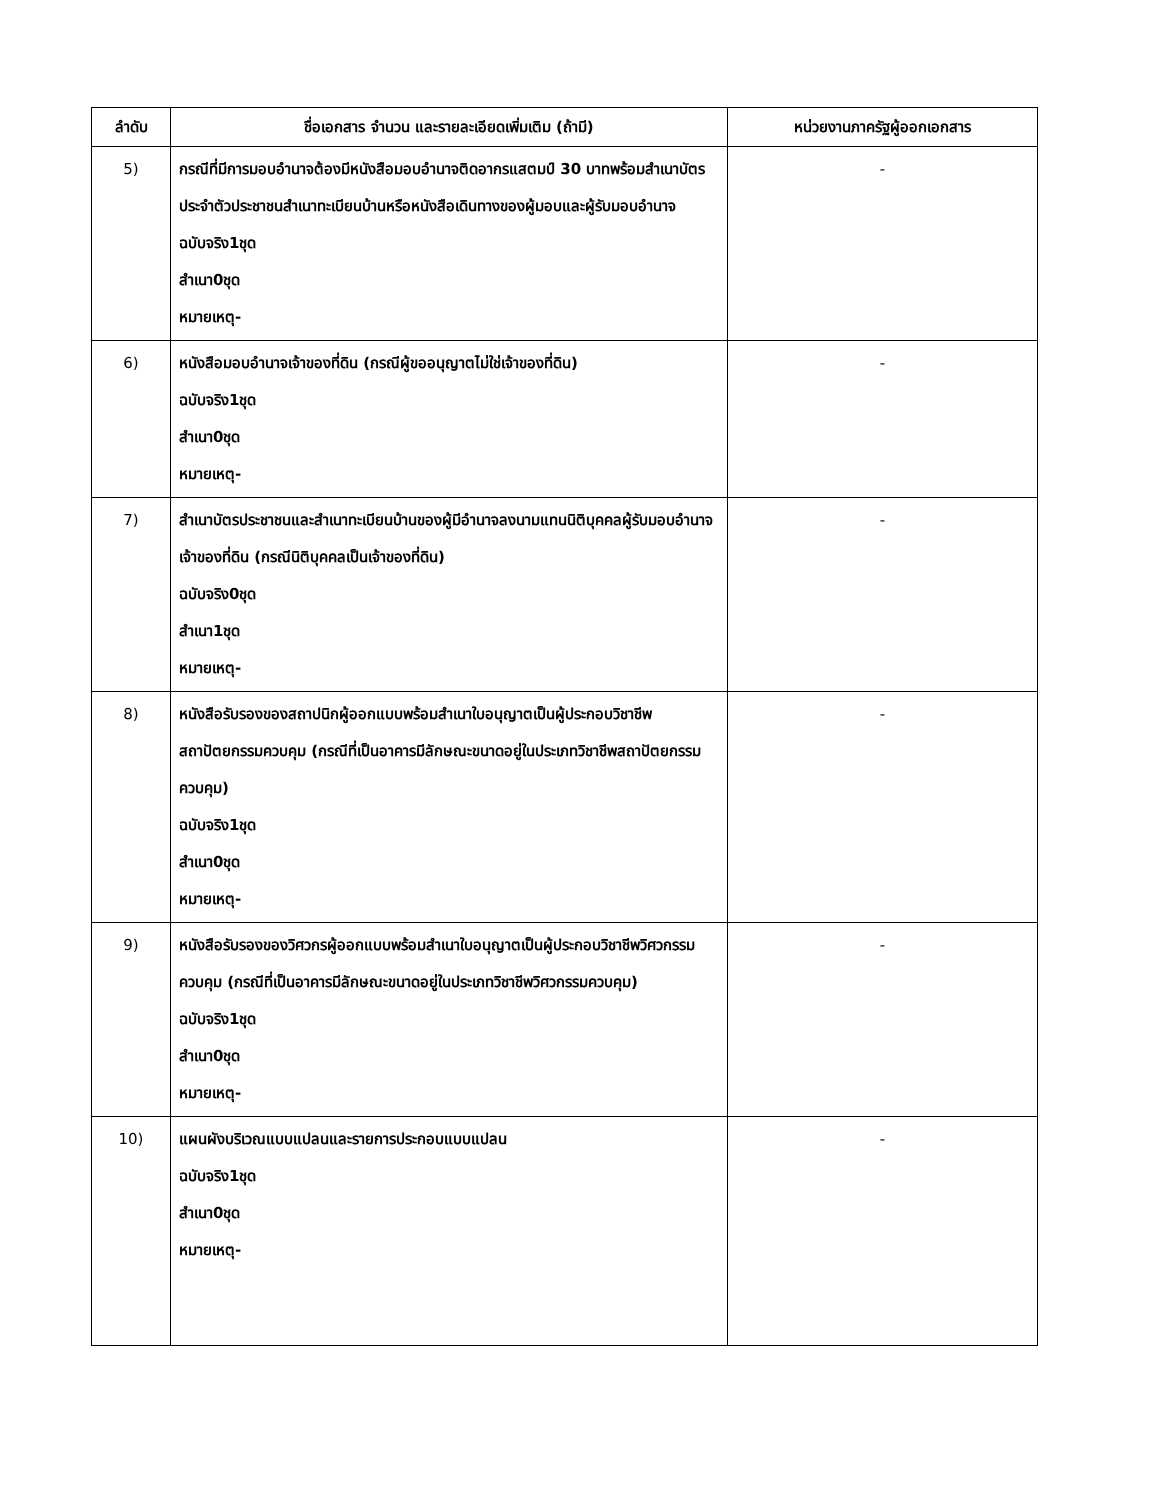| ลำดับ | ชื่อเอกสาร จำนวน และรายละเอียดเพิ่มเติม (ถ้ามี) | หน่วยงานภาครัฐผู้ออกเอกสาร |
| --- | --- | --- |
| 5) | กรณีที่มีการมอบอำนาจต้องมีหนังสือมอบอำนาจติดอากรแสตมป์ 30 บาทพร้อมสำเนาบัตรประจำตัวประชาชนสำเนาทะเบียนบ้านหรือหนังสือเดินทางของผู้มอบและผู้รับมอบอำนาจ ฉบับจริง1ชุด สำเนา0ชุด หมายเหตุ- | - |
| 6) | หนังสือมอบอำนาจเจ้าของที่ดิน (กรณีผู้ขออนุญาตไม่ใช่เจ้าของที่ดิน) ฉบับจริง1ชุด สำเนา0ชุด หมายเหตุ- | - |
| 7) | สำเนาบัตรประชาชนและสำเนาทะเบียนบ้านของผู้มีอำนาจลงนามแทนนิติบุคคลผู้รับมอบอำนาจเจ้าของที่ดิน (กรณีนิติบุคคลเป็นเจ้าของที่ดิน) ฉบับจริง0ชุด สำเนา1ชุด หมายเหตุ- | - |
| 8) | หนังสือรับรองของสถาปนิกผู้ออกแบบพร้อมสำเนาใบอนุญาตเป็นผู้ประกอบวิชาชีพสถาปัตยกรรมควบคุม (กรณีที่เป็นอาคารมีลักษณะขนาดอยู่ในประเภทวิชาชีพสถาปัตยกรรมควบคุม) ฉบับจริง1ชุด สำเนา0ชุด หมายเหตุ- | - |
| 9) | หนังสือรับรองของวิศวกรผู้ออกแบบพร้อมสำเนาใบอนุญาตเป็นผู้ประกอบวิชาชีพวิศวกรรมควบคุม (กรณีที่เป็นอาคารมีลักษณะขนาดอยู่ในประเภทวิชาชีพวิศวกรรมควบคุม) ฉบับจริง1ชุด สำเนา0ชุด หมายเหตุ- | - |
| 10) | แผนผังบริเวณแบบแปลนและรายการประกอบแบบแปลน ฉบับจริง1ชุด สำเนา0ชุด หมายเหตุ- | - |